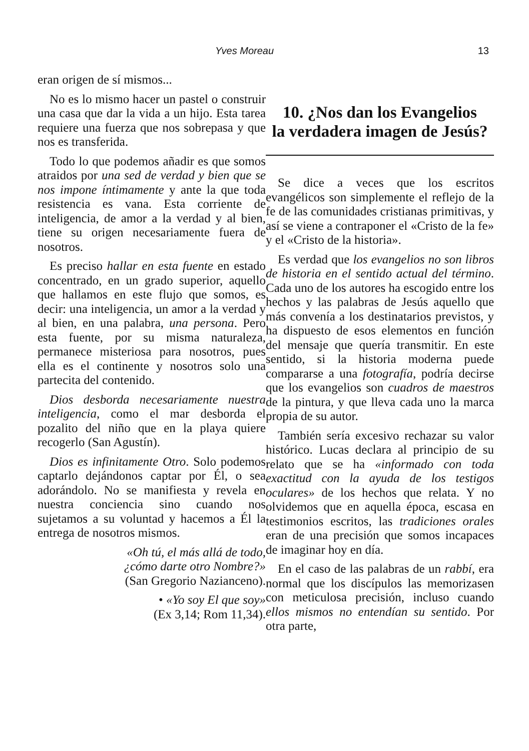Yves Moreau 13
eran origen de sí mismos...
No es lo mismo hacer un pastel o construir una casa que dar la vida a un hijo. Esta tarea requiere una fuerza que nos sobrepasa y que nos es transferida.
Todo lo que podemos añadir es que somos atraidos por una sed de verdad y bien que se nos impone íntimamente y ante la que toda resistencia es vana. Esta corriente de inteligencia, de amor a la verdad y al bien, tiene su origen necesariamente fuera de nosotros.
Es preciso hallar en esta fuente en estado concentrado, en un grado superior, aquello que hallamos en este flujo que somos, es decir: una inteligencia, un amor a la verdad y al bien, en una palabra, una persona. Pero esta fuente, por su misma naturaleza, permanece misteriosa para nosotros, pues ella es el continente y nosotros solo una partecita del contenido.
Dios desborda necesariamente nuestra inteligencia, como el mar desborda el pozalito del niño que en la playa quiere recogerlo (San Agustín).
Dios es infinitamente Otro. Solo podemos captarlo dejándonos captar por Él, o sea adorándolo. No se manifiesta y revela en nuestra conciencia sino cuando nos sujetamos a su voluntad y hacemos a Él la entrega de nosotros mismos.
«Oh tú, el más allá de todo,
¿cómo darte otro Nombre?»
(San Gregorio Nazianceno).
• «Yo soy El que soy»
(Ex 3,14; Rom 11,34).
10. ¿Nos dan los Evangelios
la verdadera imagen de Jesús?
Se dice a veces que los escritos evangélicos son simplemente el reflejo de la fe de las comunidades cristianas primitivas, y así se viene a contraponer el «Cristo de la fe» y el «Cristo de la historia».
Es verdad que los evangelios no son libros de historia en el sentido actual del término. Cada uno de los autores ha escogido entre los hechos y las palabras de Jesús aquello que más convenía a los destinatarios previstos, y ha dispuesto de esos elementos en función del mensaje que quería transmitir. En este sentido, si la historia moderna puede compararse a una fotografía, podría decirse que los evangelios son cuadros de maestros de la pintura, y que lleva cada uno la marca propia de su autor.
También sería excesivo rechazar su valor histórico. Lucas declara al principio de su relato que se ha «informado con toda exactitud con la ayuda de los testigos oculares» de los hechos que relata. Y no olvidemos que en aquella época, escasa en testimonios escritos, las tradiciones orales eran de una precisión que somos incapaces de imaginar hoy en día.
En el caso de las palabras de un rabbí, era normal que los discípulos las memorizasen con meticulosa precisión, incluso cuando ellos mismos no entendían su sentido. Por otra parte,